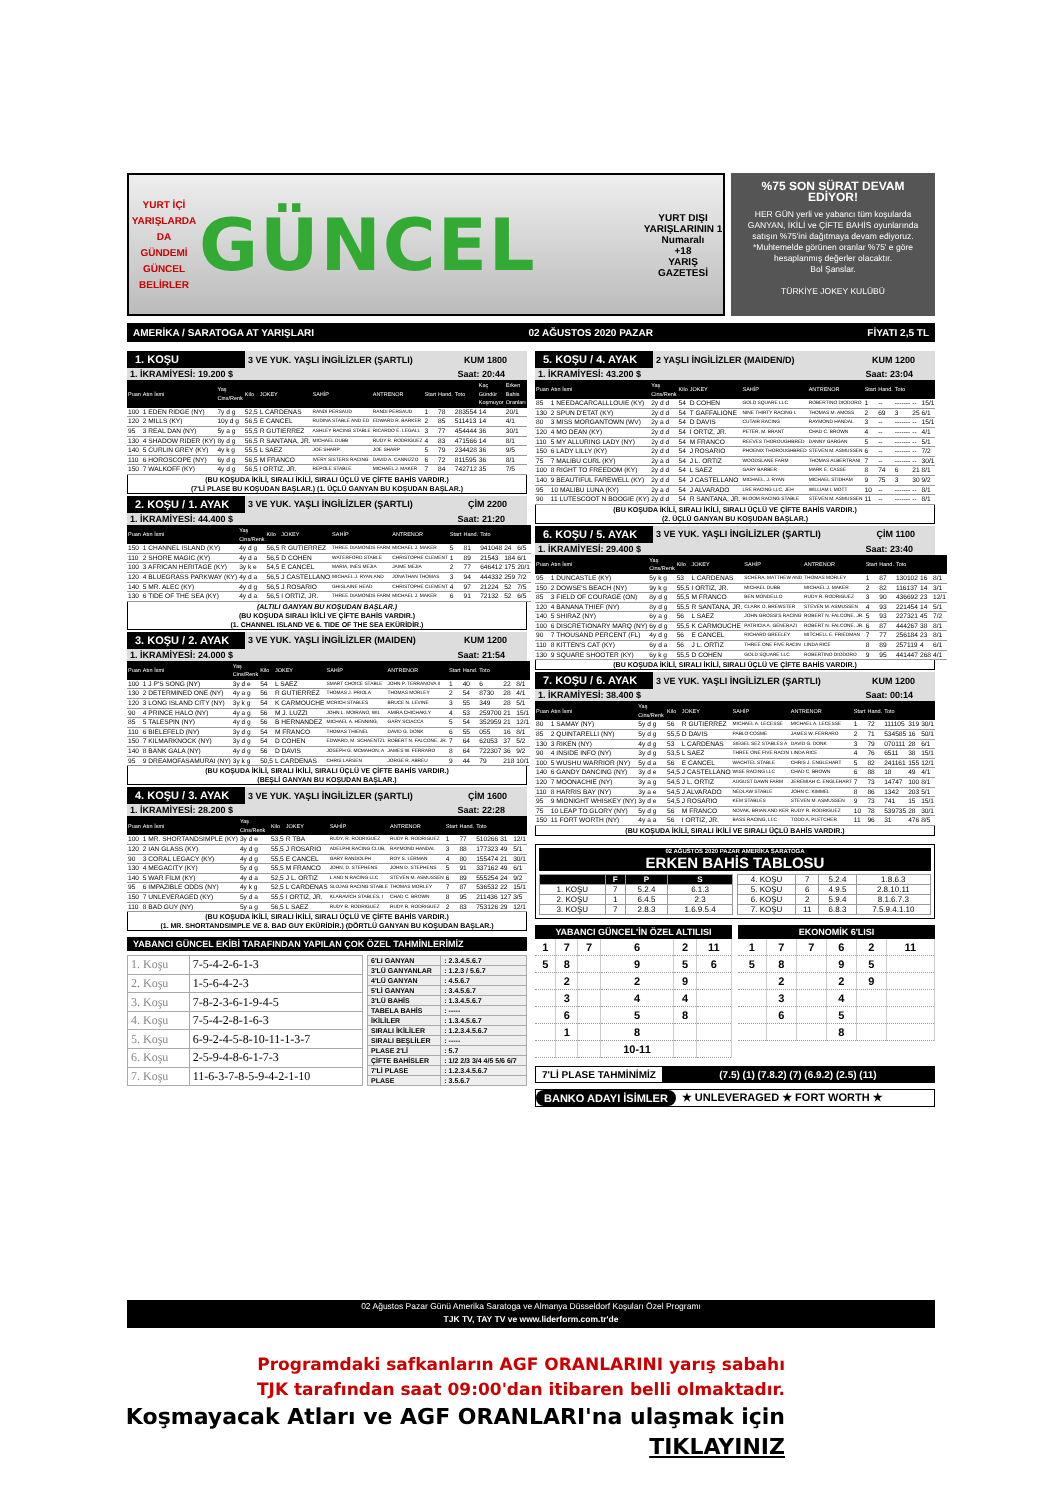YURT İÇİ YARIŞLARDA DA
GÜNDEMİ
GÜNCEL
BELİRLER
GÜNCEL
YURT DIŞI YARIŞLARININ 1 Numaralı
+18
YARIŞ GAZETESİ
%75 SON SÜRAT DEVAM EDİYOR!
HER GÜN yerli ve yabancı tüm koşularda GANYAN, İKİLİ ve ÇİFTE BAHİS oyunlarında satışın %75'ini dağıtmaya devam ediyoruz.
*Muhtemelde görünen oranlar %75' e göre hesaplanmış değerler olacaktır.
Bol Şanslar.
TÜRKİYE JOKEY KULÜBÜ
AMERİKA / SARATOGA AT YARIŞLARI 02 AĞUSTOS 2020 PAZAR FİYATI 2,5 TL
1. KOŞU 3 VE YUK. YAŞLI İNGİLİZLER (ŞARTLI) KUM 1800
1. İKRAMİYESİ: 19.200 $ Saat: 20:44
| Puan | Atın İsmi | Yaş Cins/Renk | Kilo | JOKEY | SAHİP | ANTRENOR | Start | Hand. | Toto | Kaç Gündür Koşmuyor | Erken Bahis Oranları |
| --- | --- | --- | --- | --- | --- | --- | --- | --- | --- | --- | --- |
| 100 | 1 EDEN RIDGE (NY) | 7y d g | 52,5 | L CARDENAS | RANDI PERSAUD | RANDI PERSAUD | 1 | 78 | 283554 | 14 | 20/1 |
| 120 | 2 MILLS (KY) | 10y d g | 56,5 | E CANCEL | RUDINA STABLE AND ED | EDWARD R. BARKER | 2 | 85 | 511413 | 14 | 4/1 |
| 95 | 3 REAL DAN (NY) | 5y a g | 55,5 | R GUTIERREZ | ASHLEY RACING STABLE | RICARDO E. LEGALL | 3 | 77 | 454444 | 36 | 30/1 |
| 130 | 4 SHADOW RIDER (KY) | 8y d g | 56,5 | R SANTANA, JR. | MICHAEL DUBB | RUDY R. RODRIGUEZ | 4 | 83 | 471566 | 14 | 8/1 |
| 140 | 5 CURLIN GREY (KY) | 4y k g | 55,5 | L SAEZ | JOE SHARP | JOE SHARP | 5 | 79 | 234428 | 36 | 9/5 |
| 110 | 6 HOROSCOPE (NY) | 6y d g | 56,5 | M FRANCO | IVERY SISTERS RACING | DAVID A. CANNIZZO | 6 | 72 | 811595 | 36 | 8/1 |
| 150 | 7 WALKOFF (KY) | 4y d g | 56,5 | I ORTIZ, JR. | REPOLE STABLE | MICHAEL J. MAKER | 7 | 84 | 742712 | 35 | 7/5 |
(BU KOŞUDA İKİLİ, SIRALI İKİLİ, SIRALI ÜÇLÜ VE ÇİFTE BAHİS VARDIR.)
(7'Lİ PLASE BU KOŞUDAN BAŞLAR.) (1. ÜÇLÜ GANYAN BU KOŞUDAN BAŞLAR.)
2. KOŞU / 1. AYAK 3 VE YUK. YAŞLI İNGİLİZLER (ŞARTLI) ÇİM 2200
1. İKRAMİYESİ: 44.400 $ Saat: 21:20
| Puan | Atın İsmi | Yaş Cins/Renk | Kilo | JOKEY | SAHİP | ANTRENOR | Start | Hand. | Toto | | |
| --- | --- | --- | --- | --- | --- | --- | --- | --- | --- | --- | --- |
| 150 | 1 CHANNEL ISLAND (KY) | 4y d g | 56,5 | R GUTIERREZ | THREE DIAMONDS FARM | MICHAEL J. MAKER | 5 | 81 | 941048 | 24 | 6/5 |
| 110 | 2 SHORE MAGIC (KY) | 4y d a | 56,5 | D COHEN | WATERFORD STABLE | CHRISTOPHE CLEMENT | 1 | 89 | 21543 | 184 | 6/1 |
| 100 | 3 AFRICAN HERITAGE (KY) | 3y k e | 54,5 | E CANCEL | MARIA, INES MEJIA | JAIME MEJIA | 2 | 77 | 646412 | 175 | 20/1 |
| 120 | 4 BLUEGRASS PARKWAY (KY) | 4y d a | 56,5 | J CASTELLANO | MICHAEL J. RYAN AND | JONATHAN THOMAS | 3 | 94 | 444332 | 259 | 7/2 |
| 140 | 5 MR. ALEC (KY) | 4y d g | 56,5 | J ROSARIO | GHISLAINE HEAD | CHRISTOPHE CLEMENT | 4 | 97 | 21224 | 52 | 7/5 |
| 130 | 6 TIDE OF THE SEA (KY) | 4y d a | 56,5 | I ORTIZ, JR. | THREE DIAMONDS FARM | MICHAEL J. MAKER | 6 | 91 | 72132 | 52 | 6/5 |
(ALTILI GANYAN BU KOŞUDAN BAŞLAR.)
(BU KOŞUDA SIRALI İKİLİ VE ÇİFTE BAHİS VARDIR.)
(1. CHANNEL ISLAND VE 6. TIDE OF THE SEA EKÜRİDİR.)
3. KOŞU / 2. AYAK 3 VE YUK. YAŞLI İNGİLİZLER (MAIDEN) KUM 1200
1. İKRAMİYESİ: 24.000 $ Saat: 21:54
| Puan | Atın İsmi | Yaş Cins/Renk | Kilo | JOKEY | SAHİP | ANTRENOR | Start | Hand. | Toto | | |
| --- | --- | --- | --- | --- | --- | --- | --- | --- | --- | --- | --- |
| 100 | 1 J P'S SONG (NY) | 3y d e | 54 | L SAEZ | SMART CHOICE STABLE | JOHN P. TERRANOVA II | 1 | 40 | 6 | 22 | 8/1 |
| 130 | 2 DETERMINED ONE (NY) | 4y a g | 56 | R GUTIERREZ | THOMAS J. PRIOLA | THOMAS MORLEY | 2 | 54 | 8730 | 28 | 4/1 |
| 120 | 3 LONG ISLAND CITY (NY) | 3y k g | 54 | K CARMOUCHE | MCRICH STABLES | BRUCE N. LEVINE | 3 | 55 | 349 | 28 | 5/1 |
| 90 | 4 PRINCE HALO (NY) | 4y a g | 56 | M J. LUZZI | JOHN L. MOIRANO, WIL | AMIRA CHICHAKLY | 4 | 53 | 259700 | 21 | 15/1 |
| 85 | 5 TALESPIN (NY) | 4y d g | 56 | B HERNANDEZ | MICHAEL A. HENNING, | GARY SCIACCA | 5 | 54 | 352959 | 21 | 12/1 |
| 110 | 6 BIELEFELD (NY) | 3y d g | 54 | M FRANCO | THOMAS THIENEL | DAVID G. DONK | 6 | 55 | 055 | 16 | 8/1 |
| 150 | 7 KILMARKNOCK (NY) | 3y d g | 54 | D COHEN | EDWARD, M. SCHAENTZL | ROBERT N. FALCONE, JR. | 7 | 64 | 62053 | 37 | 5/2 |
| 140 | 8 BANK GALA (NY) | 4y d g | 56 | D DAVIS | JOSEPH G. MCMAHON, A | JAMES W. FERRARO | 8 | 64 | 722307 | 36 | 9/2 |
| 95 | 9 DREAMOFASAMURAI (NY) | 3y k g | 50,5 | L CARDENAS | CHRIS LARSEN | JORGE R. ABREU | 9 | 44 | 79 | 218 | 10/1 |
(BU KOŞUDA İKİLİ, SIRALI İKİLİ, SIRALI ÜÇLÜ VE ÇİFTE BAHİS VARDIR.)
(BEŞLİ GANYAN BU KOŞUDAN BAŞLAR.)
4. KOŞU / 3. AYAK 3 VE YUK. YAŞLI İNGİLİZLER (ŞARTLI) ÇİM 1600
1. İKRAMİYESİ: 28.200 $ Saat: 22:28
| Puan | Atın İsmi | Yaş Cins/Renk | Kilo | JOKEY | SAHİP | ANTRENOR | Start | Hand. | Toto | | |
| --- | --- | --- | --- | --- | --- | --- | --- | --- | --- | --- | --- |
| 100 | 1 MR. SHORTANDSIMPLE (KY) | 3y d e | 53,5 | R TBA | RUDY, R. RODRIGUEZ | RUDY R. RODRIGUEZ | 1 | 77 | 510266 | 31 | 12/1 |
| 120 | 2 IAN GLASS (KY) | 4y d g | 55,5 | J ROSARIO | ADELPHI RACING CLUB, | RAYMOND HANDAL | 3 | 88 | 177323 | 49 | 5/1 |
| 90 | 3 CORAL LEGACY (KY) | 4y d g | 55,5 | E CANCEL | GARY RANDOLPH | ROY S. LERMAN | 4 | 80 | 155474 | 21 | 30/1 |
| 130 | 4 MEGACITY (KY) | 5y d g | 55,5 | M FRANCO | JOHN, D. STEPHENS | JOHN D. STEPHENS | 5 | 91 | 337162 | 49 | 6/1 |
| 140 | 5 WAR FILM (KY) | 4y d a | 52,5 | J L. ORTIZ | L AND N RACING LLC | STEVEN M. ASMUSSEN | 6 | 89 | 555254 | 24 | 9/2 |
| 95 | 6 IMPAZIBLE ODDS (NY) | 4y k g | 52,5 | L CARDENAS | SLOJAG RACING STABLE | THOMAS MORLEY | 7 | 87 | 536532 | 22 | 15/1 |
| 150 | 7 UNLEVERAGED (KY) | 5y d a | 55,5 | I ORTIZ, JR. | KLARAVICH STABLES, I | CHAD C. BROWN | 8 | 95 | 211436 | 127 | 3/5 |
| 110 | 8 BAD GUY (NY) | 5y a g | 56,5 | L SAEZ | RUDY R. RODRIGUEZ | RUDY R. RODRIGUEZ | 2 | 83 | 753126 | 29 | 12/1 |
(BU KOŞUDA İKİLİ, SIRALI İKİLİ, SIRALI ÜÇLÜ VE ÇİFTE BAHİS VARDIR.)
(1. MR. SHORTANDSIMPLE VE 8. BAD GUY EKÜRİDİR.) (DÖRTLÜ GANYAN BU KOŞUDAN BAŞLAR.)
YABANCI GÜNCEL EKİBİ TARAFINDAN YAPILAN ÇOK ÖZEL TAHMİNLERİMİZ
| 1. Koşu | 7-5-4-2-6-1-3 |
| 2. Koşu | 1-5-6-4-2-3 |
| 3. Koşu | 7-8-2-3-6-1-9-4-5 |
| 4. Koşu | 7-5-4-2-8-1-6-3 |
| 5. Koşu | 6-9-2-4-5-8-10-11-1-3-7 |
| 6. Koşu | 2-5-9-4-8-6-1-7-3 |
| 7. Koşu | 11-6-3-7-8-5-9-4-2-1-10 |
| 6'LI GANYAN | : 2.3.4.5.6.7 |
| 3'LÜ GANYANLAR | : 1.2.3 / 5.6.7 |
| 4'LÜ GANYAN | : 4.5.6.7 |
| 5'Lİ GANYAN | : 3.4.5.6.7 |
| 3'LÜ BAHİS | : 1.3.4.5.6.7 |
| TABELA BAHİS | : ----- |
| İKİLİLER | : 1.3.4.5.6.7 |
| SIRALI İKİLİLER | : 1.2.3.4.5.6.7 |
| SIRALI BEŞLİLER | : ----- |
| PLASE 2'Lİ | : 5.7 |
| ÇİFTE BAHİSLER | : 1/2 2/3 3/4 4/5 5/6 6/7 |
| 7'Lİ PLASE | : 1.2.3.4.5.6.7 |
| PLASE | : 3.5.6.7 |
5. KOŞU / 4. AYAK 2 YAŞLI İNGİLİZLER (MAIDEN/D) KUM 1200
1. İKRAMİYESİ: 43.200 $ Saat: 23:04
| Puan | Atın İsmi | Yaş Cins/Renk | Kilo | JOKEY | SAHİP | ANTRENOR | Start | Hand. | Toto | | |
| --- | --- | --- | --- | --- | --- | --- | --- | --- | --- | --- | --- |
| 85 | 1 NEEDACARCALLLOUIE (KY) | 2y d d | 54 | D COHEN | GOLD SQUARE LLC | ROBERTINO DIODORO | 1 | -- | ------- | -- | 15/1 |
| 130 | 2 SPUN D'ETAT (KY) | 2y d d | 54 | T GAFFALIONE | NINE THIRTY RACING L | THOMAS M. AMOSS | 2 | 69 | 3 | 25 | 6/1 |
| 80 | 3 MISS MORGANTOWN (WV) | 2y a d | 54 | D DAVIS | CUTAIR RACING | RAYMOND HANDAL | 3 | -- | ------- | -- | 15/1 |
| 120 | 4 MO DEAN (KY) | 2y d d | 54 | I ORTIZ, JR. | PETER, M. BRANT | CHAD C. BROWN | 4 | -- | ------- | -- | 4/1 |
| 110 | 5 MY ALLURING LADY (NY) | 2y d d | 54 | M FRANCO | REEVES THOROUGHBRED | DANNY GARGAN | 5 | -- | ------- | -- | 5/1 |
| 150 | 6 LADY LILLY (KY) | 2y d d | 54 | J ROSARIO | PHOENIX THOROUGHBRED | STEVEN M. ASMUSSEN | 6 | -- | ------- | -- | 7/2 |
| 75 | 7 MALIBU CURL (KY) | 2y a d | 54 | J L. ORTIZ | WOODSLANE FARM | THOMAS ALBERTRANI | 7 | -- | ------- | -- | 30/1 |
| 100 | 8 RIGHT TO FREEDOM (KY) | 2y d d | 54 | L SAEZ | GARY BARBER | MARK E. CASSE | 8 | 74 | 6 | 21 | 8/1 |
| 140 | 9 BEAUTIFUL FAREWELL (KY) | 2y d d | 54 | J CASTELLANO | MICHAEL, J. RYAN | MICHAEL STIDHAM | 9 | 75 | 3 | 30 | 9/2 |
| 95 | 10 MALIBU LUNA (KY) | 2y a d | 54 | J ALVARADO | LRE RACING LLC, JEH | WILLIAM I. MOTT | 10 | -- | ------- | -- | 8/1 |
| 90 | 11 LUTESCOOT N BOOGIE (KY) | 2y d d | 54 | R SANTANA, JR. | BLOOM RACING STABLE | STEVEN M. ASMUSSEN | 11 | -- | ------- | -- | 8/1 |
(BU KOŞUDA İKİLİ, SIRALI İKİLİ, SIRALI ÜÇLÜ VE ÇİFTE BAHİS VARDIR.)
(2. ÜÇLÜ GANYAN BU KOŞUDAN BAŞLAR.)
6. KOŞU / 5. AYAK 3 VE YUK. YAŞLI İNGİLİZLER (ŞARTLI) ÇİM 1100
1. İKRAMİYESİ: 29.400 $ Saat: 23:40
| Puan | Atın İsmi | Yaş Cins/Renk | Kilo | JOKEY | SAHİP | ANTRENOR | Start | Hand. | Toto | | |
| --- | --- | --- | --- | --- | --- | --- | --- | --- | --- | --- | --- |
| 95 | 1 DUNCASTLE (KY) | 5y k g | 53 | L CARDENAS | SCHERA, MATTHEW AND | THOMAS MORLEY | 1 | 87 | 130102 | 16 | 8/1 |
| 150 | 2 DOWSE'S BEACH (NY) | 9y k g | 55,5 | I ORTIZ, JR. | MICHAEL DUBB | MICHAEL J. MAKER | 2 | 82 | 116137 | 14 | 3/1 |
| 85 | 3 FIELD OF COURAGE (ON) | 8y d g | 55,5 | M FRANCO | BEN MONDELLO | RUDY R. RODRIGUEZ | 3 | 90 | 436692 | 23 | 12/1 |
| 120 | 4 BANANA THIEF (NY) | 8y d g | 55,5 | R SANTANA, JR. | CLARK O. BREWSTER | STEVEN M. ASMUSSEN | 4 | 93 | 221454 | 14 | 5/1 |
| 140 | 5 SHIRAZ (NY) | 6y a g | 56 | L SAEZ | JOHN GROSSI'S RACING | ROBERT N. FALCONE, JR. | 5 | 93 | 227321 | 45 | 7/2 |
| 100 | 6 DISCRETIONARY MARQ (NY) | 6y d g | 55,5 | K CARMOUCHE | PATRICIA A. GENERAZI | ROBERT N. FALCONE, JR. | 6 | 87 | 444267 | 38 | 8/1 |
| 90 | 7 THOUSAND PERCENT (FL) | 4y d g | 56 | E CANCEL | RICHARD GREELEY | MITCHELL E. FRIEDMAN | 7 | 77 | 256184 | 23 | 8/1 |
| 110 | 8 KITTEN'S CAT (KY) | 6y d a | 56 | J L. ORTIZ | THREE ONE FIVE RACIN | LINDA RICE | 8 | 89 | 257119 | 4 | 6/1 |
| 130 | 9 SQUARE SHOOTER (KY) | 6y k g | 55,5 | D COHEN | GOLD SQUARE LLC | ROBERTINO DIODORO | 9 | 95 | 441447 | 268 | 4/1 |
(BU KOŞUDA İKİLİ, SIRALI İKİLİ, SIRALI ÜÇLÜ VE ÇİFTE BAHİS VARDIR.)
7. KOŞU / 6. AYAK 3 VE YUK. YAŞLI İNGİLİZLER (ŞARTLI) KUM 1200
1. İKRAMİYESİ: 38.400 $ Saat: 00:14
| Puan | Atın İsmi | Yaş Cins/Renk | Kilo | JOKEY | SAHİP | ANTRENOR | Start | Hand. | Toto | | |
| --- | --- | --- | --- | --- | --- | --- | --- | --- | --- | --- | --- |
| 80 | 1 SAMAY (NY) | 5y d g | 56 | R GUTIERREZ | MICHAEL A. LECESSE | MICHAEL A. LECESSE | 1 | 72 | 111105 | 319 | 30/1 |
| 85 | 2 QUINTARELLI (NY) | 5y d g | 55,5 | D DAVIS | PABLO COSME | JAMES W. FERRARO | 2 | 71 | 534585 | 16 | 50/1 |
| 130 | 3 RIKEN (NY) | 4y d g | 53 | L CARDENAS | SIEGEL SEZ STABLES A | DAVID G. DONK | 3 | 79 | 070111 | 28 | 6/1 |
| 90 | 4 INSIDE INFO (NY) | 3y d g | 53,5 | L SAEZ | THREE ONE FIVE RACIN | LINDA RICE | 4 | 76 | 6511 | 38 | 15/1 |
| 100 | 5 WUSHU WARRIOR (NY) | 5y d a | 56 | E CANCEL | WACHTEL STABLE | CHRIS J. ENGLEHART | 5 | 82 | 241161 | 155 | 12/1 |
| 140 | 6 GANDY DANCING (NY) | 3y d e | 54,5 | J CASTELLANO | WISE RACING LLC | CHAD C. BROWN | 6 | 88 | 18 | 49 | 4/1 |
| 120 | 7 MOONACHIE (NY) | 3y a g | 54,5 | J L. ORTIZ | AUGUST DAWN FARM | JEREMIAH C. ENGLEHART | 7 | 73 | 14747 | 100 | 8/1 |
| 110 | 8 HARRIS BAY (NY) | 3y a e | 54,5 | J ALVARADO | NEDLAW STABLE | JOHN C. KIMMEL | 8 | 86 | 1342 | 203 | 5/1 |
| 95 | 9 MIDNIGHT WHISKEY (NY) | 3y d e | 54,5 | J ROSARIO | KEM STABLES | STEVEN M. ASMUSSEN | 9 | 73 | 741 | 15 | 15/1 |
| 75 | 10 LEAP TO GLORY (NY) | 5y d g | 56 | M FRANCO | NOVAK, BRIAN AND KER | RUDY R. RODRIGUEZ | 10 | 78 | 539735 | 28 | 30/1 |
| 150 | 11 FORT WORTH (NY) | 4y a a | 56 | I ORTIZ, JR. | BASS RACING, LLC | TODD A. PLETCHER | 11 | 96 | 31 | 476 | 8/5 |
(BU KOŞUDA İKİLİ, SIRALI İKİLİ VE SIRALI ÜÇLÜ BAHİS VARDIR.)
02 AĞUSTOS 2020 PAZAR AMERİKA SARATOGA
ERKEN BAHİS TABLOSU
| | F | P | S |
| --- | --- | --- | --- |
| 1. KOŞU | 7 | 5.2.4 | 6.1.3 |
| 2. KOŞU | 1 | 6.4.5 | 2.3 |
| 3. KOŞU | 7 | 2.8.3 | 1.6.9.5.4 |
| 4. KOŞU | 7 | 5.2.4 | 1.8.6.3 |
| 5. KOŞU | 6 | 4.9.5 | 2.8.10.11 |
| 6. KOŞU | 2 | 5.9.4 | 8.1.6.7.3 |
| 7. KOŞU | 11 | 6.8.3 | 7.5.9.4.1.10 |
YABANCI GÜNCEL'İN ÖZEL ALTILISI
| 1 | 7 | 7 | 6 | 2 | 11 |
| 5 | 8 | | 9 | 5 | 6 |
| | 2 | | 2 | 9 | |
| | 3 | | 4 | 4 | |
| | 6 | | 5 | 8 | |
| | 1 | | 8 | | |
| | | | 10-11 | | |
EKONOMİK 6'LISI
| 1 | 7 | 7 | 6 | 2 | 11 |
| 5 | 8 | | 9 | 5 | |
| | 2 | | 2 | 9 | |
| | 3 | | 4 | | |
| | 6 | | 5 | | |
| | | | 8 | | |
7'Lİ PLASE TAHMİNİMİZ (7.5) (1) (7.8.2) (7) (6.9.2) (2.5) (11)
BANKO ADAYI İSİMLER ★ UNLEVERAGED ★ FORT WORTH ★
02 Ağustos Pazar Günü Amerika Saratoga ve Almanya Düsseldorf Koşuları Özel Programı
TJK TV, TAY TV ve www.liderform.com.tr'de
Programdaki safkanların AGF ORANLARINI yarış sabahı
TJK tarafından saat 09:00'dan itibaren belli olmaktadır.
Koşmayacak Atları ve AGF ORANLARI'na ulaşmak için TIKLAYINIZ